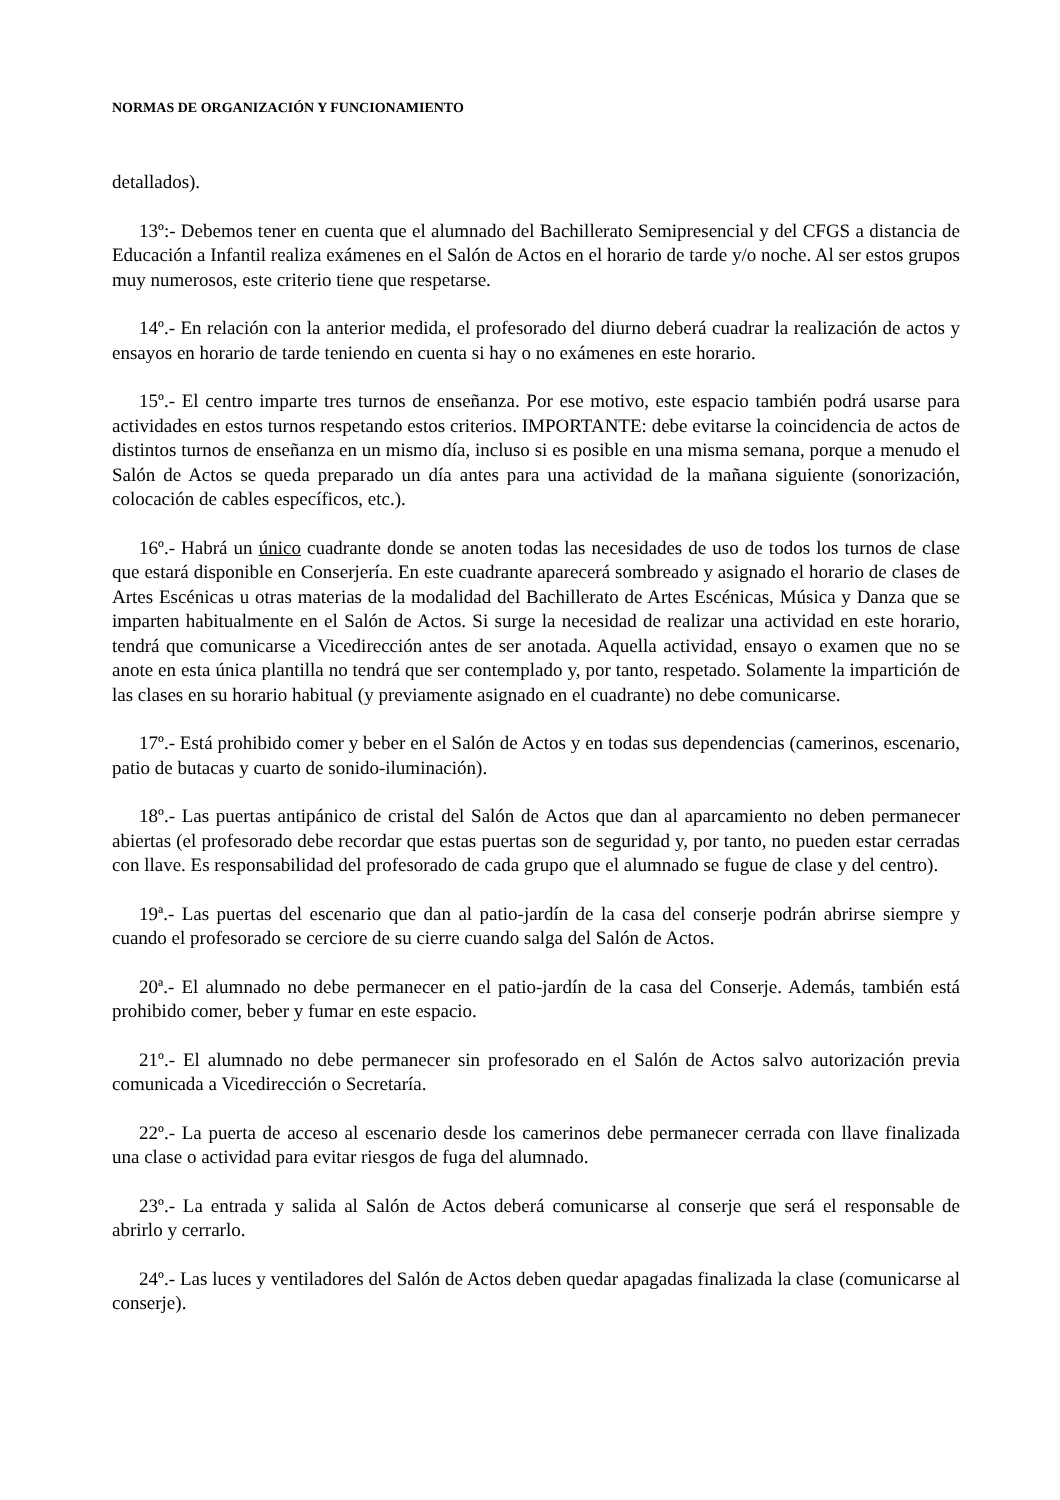NORMAS DE ORGANIZACIÓN Y FUNCIONAMIENTO
detallados).
13º:- Debemos tener en cuenta que el alumnado del Bachillerato Semipresencial y del CFGS a distancia de Educación a Infantil realiza exámenes en el Salón de Actos en el horario de tarde y/o noche. Al ser estos grupos muy numerosos, este criterio tiene que respetarse.
14º.- En relación con la anterior medida, el profesorado del diurno deberá cuadrar la realización de actos y ensayos en horario de tarde teniendo en cuenta si hay o no exámenes en este horario.
15º.- El centro imparte tres turnos de enseñanza. Por ese motivo, este espacio también podrá usarse para actividades en estos turnos respetando estos criterios. IMPORTANTE: debe evitarse la coincidencia de actos de distintos turnos de enseñanza en un mismo día, incluso si es posible en una misma semana, porque a menudo el Salón de Actos se queda preparado un día antes para una actividad de la mañana siguiente (sonorización, colocación de cables específicos, etc.).
16º.- Habrá un único cuadrante donde se anoten todas las necesidades de uso de todos los turnos de clase que estará disponible en Conserjería. En este cuadrante aparecerá sombreado y asignado el horario de clases de Artes Escénicas u otras materias de la modalidad del Bachillerato de Artes Escénicas, Música y Danza que se imparten habitualmente en el Salón de Actos. Si surge la necesidad de realizar una actividad en este horario, tendrá que comunicarse a Vicedirección antes de ser anotada. Aquella actividad, ensayo o examen que no se anote en esta única plantilla no tendrá que ser contemplado y, por tanto, respetado. Solamente la impartición de las clases en su horario habitual (y previamente asignado en el cuadrante) no debe comunicarse.
17º.- Está prohibido comer y beber en el Salón de Actos y en todas sus dependencias (camerinos, escenario, patio de butacas y cuarto de sonido-iluminación).
18º.- Las puertas antipánico de cristal del Salón de Actos que dan al aparcamiento no deben permanecer abiertas (el profesorado debe recordar que estas puertas son de seguridad y, por tanto, no pueden estar cerradas con llave. Es responsabilidad del profesorado de cada grupo que el alumnado se fugue de clase y del centro).
19ª.- Las puertas del escenario que dan al patio-jardín de la casa del conserje podrán abrirse siempre y cuando el profesorado se cerciore de su cierre cuando salga del Salón de Actos.
20ª.- El alumnado no debe permanecer en el patio-jardín de la casa del Conserje. Además, también está prohibido comer, beber y fumar en este espacio.
21º.- El alumnado no debe permanecer sin profesorado en el Salón de Actos salvo autorización previa comunicada a Vicedirección o Secretaría.
22º.- La puerta de acceso al escenario desde los camerinos debe permanecer cerrada con llave finalizada una clase o actividad para evitar riesgos de fuga del alumnado.
23º.- La entrada y salida al Salón de Actos deberá comunicarse al conserje que será el responsable de abrirlo y cerrarlo.
24º.- Las luces y ventiladores del Salón de Actos deben quedar apagadas finalizada la clase (comunicarse al conserje).